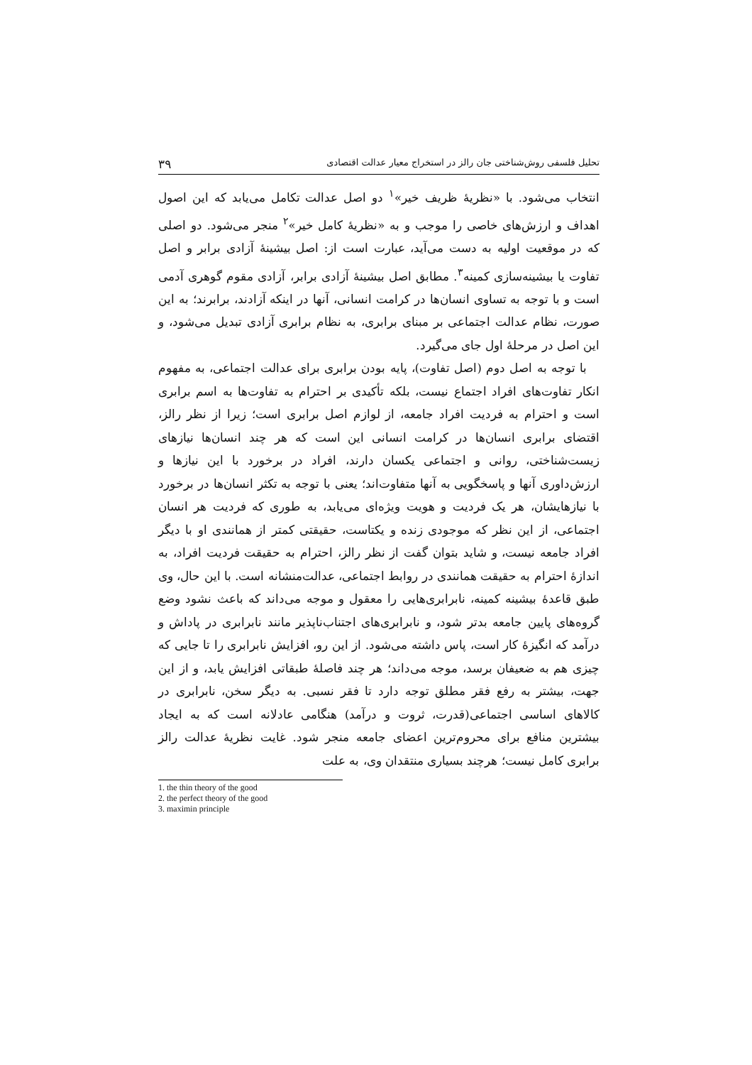تحلیل فلسفی روش‌شناختی جان رالز در استخراج معیار عدالت اقتصادی ۳۹
انتخاب می‌شود. با «نظریهٔ ظریف خیر»<sup>۱</sup> دو اصل عدالت تکامل می‌یابد که این اصول اهداف و ارزش‌های خاصی را موجب و به «نظریهٔ کامل خیر»<sup>۲</sup> منجر می‌شود. دو اصلی که در موقعیت اولیه به دست می‌آید، عبارت است از: اصل بیشینهٔ آزادی برابر و اصل تفاوت یا بیشینه‌سازی کمینه<sup>۳</sup>. مطابق اصل بیشینهٔ آزادی برابر، آزادی مقوم گوهری آدمی است و با توجه به تساوی انسان‌ها در کرامت انسانی، آنها در اینکه آزادند، برابرند؛ به این صورت، نظام عدالت اجتماعی بر مبنای برابری، به نظام برابری آزادی تبدیل می‌شود، و این اصل در مرحلهٔ اول جای می‌گیرد.
با توجه به اصل دوم (اصل تفاوت)، پایه بودن برابری برای عدالت اجتماعی، به مفهوم انکار تفاوت‌های افراد اجتماع نیست، بلکه تأکیدی بر احترام به تفاوت‌ها به اسم برابری است و احترام به فردیت افراد جامعه، از لوازم اصل برابری است؛ زیرا از نظر رالز، اقتضای برابری انسان‌ها در کرامت انسانی این است که هر چند انسان‌ها نیازهای زیست‌شناختی، روانی و اجتماعی یکسان دارند، افراد در برخورد با این نیازها و ارزش‌داوری آنها و پاسخگویی به آنها متفاوت‌اند؛ یعنی با توجه به تکثر انسان‌ها در برخورد با نیازهایشان، هر یک فردیت و هویت ویژه‌ای می‌یابد، به طوری که فردیت هر انسان اجتماعی، از این نظر که موجودی زنده و یکتاست، حقیقتی کمتر از همانندی او با دیگر افراد جامعه نیست، و شاید بتوان گفت از نظر رالز، احترام به حقیقت فردیت افراد، به اندازهٔ احترام به حقیقت همانندی در روابط اجتماعی، عدالت‌منشانه است. با این حال، وی طبق قاعدهٔ بیشینه کمینه، نابرابری‌هایی را معقول و موجه می‌داند که باعث نشود وضع گروه‌های پایین جامعه بدتر شود، و نابرابری‌های اجتناب‌ناپذیر مانند نابرابری در پاداش و درآمد که انگیزهٔ کار است، پاس داشته می‌شود. از این رو، افزایش نابرابری را تا جایی که چیزی هم به ضعیفان برسد، موجه می‌داند؛ هر چند فاصلهٔ طبقاتی افزایش یابد، و از این جهت، بیشتر به رفع فقر مطلق توجه دارد تا فقر نسبی. به دیگر سخن، نابرابری در کالاهای اساسی اجتماعی(قدرت، ثروت و درآمد) هنگامی عادلانه است که به ایجاد بیشترین منافع برای محروم‌ترین اعضای جامعه منجر شود. غایت نظریهٔ عدالت رالز برابری کامل نیست؛ هرچند بسیاری منتقدان وی، به علت
1. the thin theory of the good
2. the perfect theory of the good
3. maximin principle